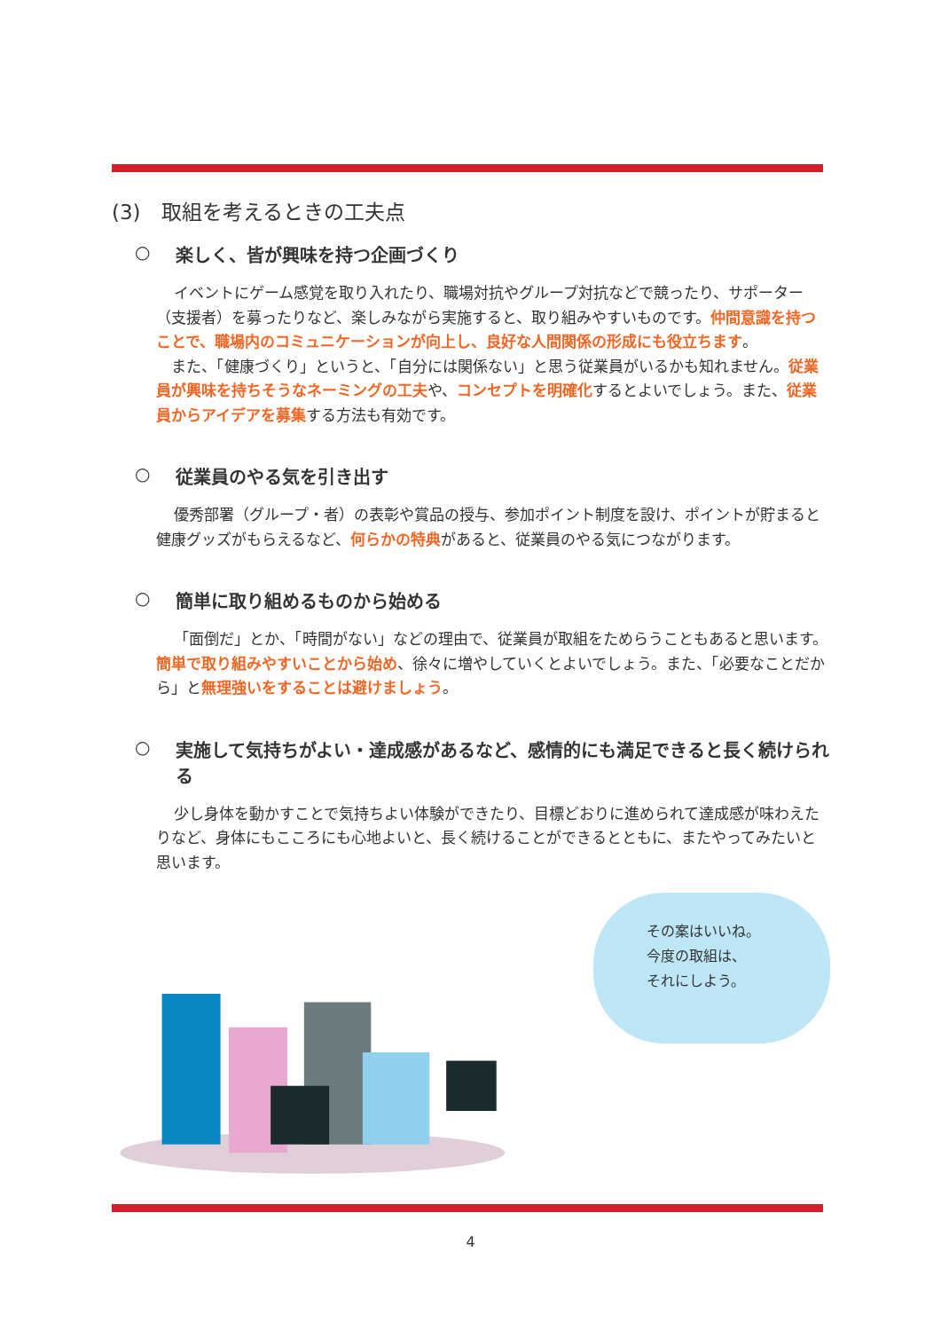(3)　取組を考えるときの工夫点
○ 楽しく、皆が興味を持つ企画づくり
イベントにゲーム感覚を取り入れたり、職場対抗やグループ対抗などで競ったり、サポーター（支援者）を募ったりなど、楽しみながら実施すると、取り組みやすいものです。仲間意識を持つことで、職場内のコミュニケーションが向上し、良好な人間関係の形成にも役立ちます。
　また、「健康づくり」というと、「自分には関係ない」と思う従業員がいるかも知れません。従業員が興味を持ちそうなネーミングの工夫や、コンセプトを明確化するとよいでしょう。また、従業員からアイデアを募集する方法も有効です。
○ 従業員のやる気を引き出す
優秀部署（グループ・者）の表彰や賞品の授与、参加ポイント制度を設け、ポイントが貯まると健康グッズがもらえるなど、何らかの特典があると、従業員のやる気につながります。
○ 簡単に取り組めるものから始める
「面倒だ」とか、「時間がない」などの理由で、従業員が取組をためらうこともあると思います。簡単で取り組みやすいことから始め、徐々に増やしていくとよいでしょう。また、「必要なことだから」と無理強いをすることは避けましょう。
○ 実施して気持ちがよい・達成感があるなど、感情的にも満足できると長く続けられる
少し身体を動かすことで気持ちよい体験ができたり、目標どおりに進められて達成感が味わえたりなど、身体にもこころにも心地よいと、長く続けることができるとともに、またやってみたいと思います。
その案はいいね。
今度の取組は、
それにしよう。
4